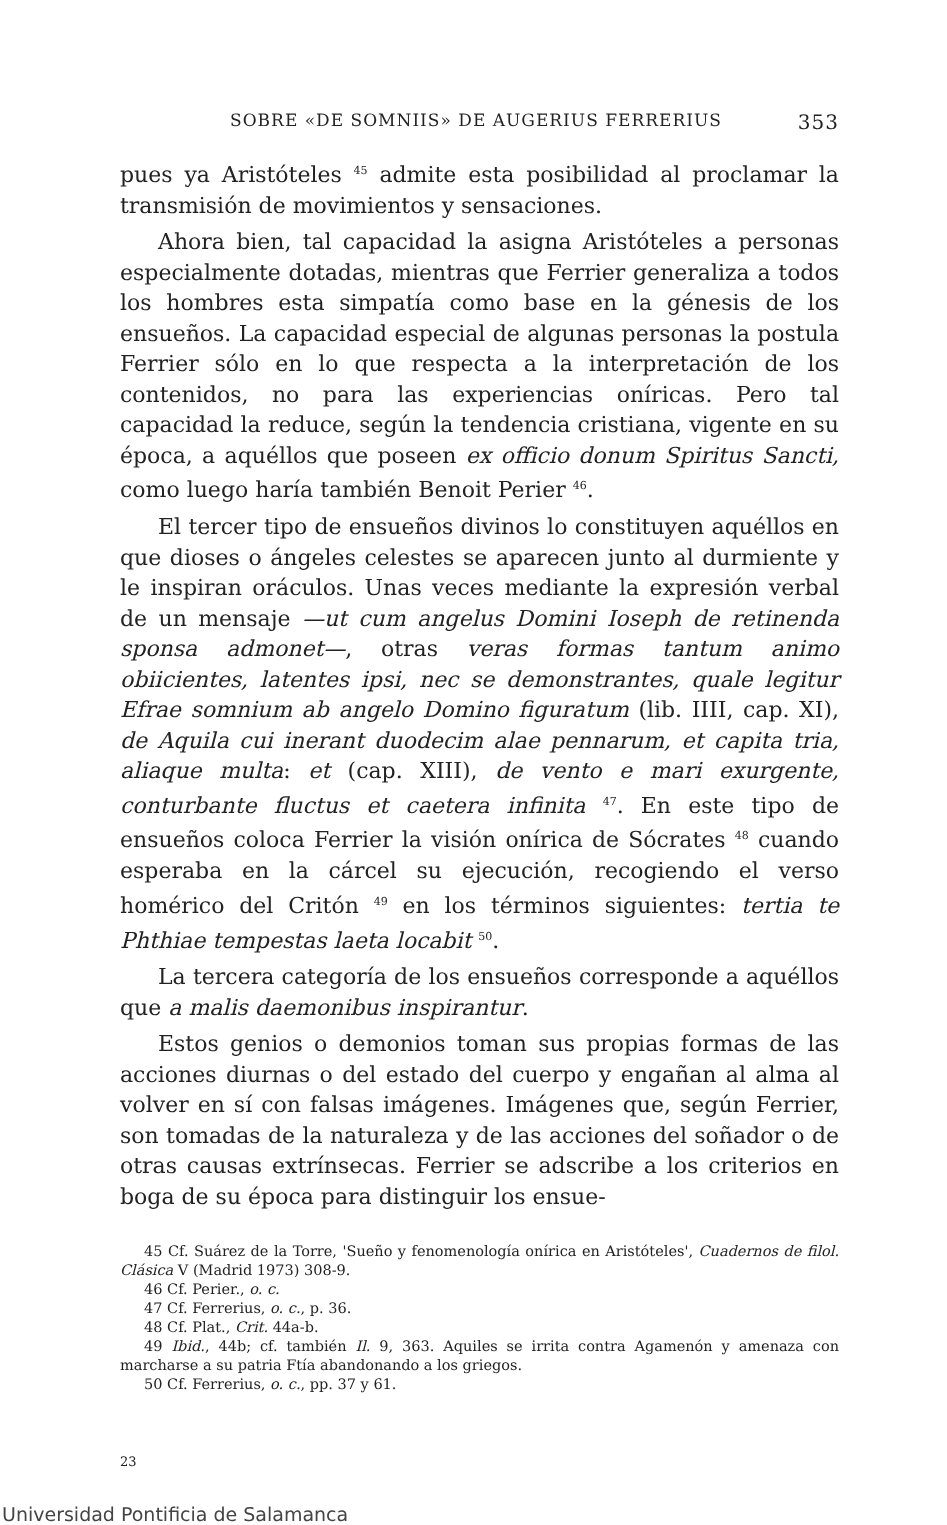SOBRE «DE SOMNIIS» DE AUGERIUS FERRERIUS 353
pues ya Aristóteles <sup>45</sup> admite esta posibilidad al proclamar la transmisión de movimientos y sensaciones.
Ahora bien, tal capacidad la asigna Aristóteles a personas especialmente dotadas, mientras que Ferrier generaliza a todos los hombres esta simpatía como base en la génesis de los ensueños. La capacidad especial de algunas personas la postula Ferrier sólo en lo que respecta a la interpretación de los contenidos, no para las experiencias oníricas. Pero tal capacidad la reduce, según la tendencia cristiana, vigente en su época, a aquéllos que poseen ex officio donum Spiritus Sancti, como luego haría también Benoit Perier <sup>46</sup>.
El tercer tipo de ensueños divinos lo constituyen aquéllos en que dioses o ángeles celestes se aparecen junto al durmiente y le inspiran oráculos. Unas veces mediante la expresión verbal de un mensaje —ut cum angelus Domini Ioseph de retinenda sponsa admonet—, otras veras formas tantum animo obiicientes, latentes ipsi, nec se demonstrantes, quale legitur Efrae somnium ab angelo Domino figuratum (lib. IIII, cap. XI), de Aquila cui inerant duodecim alae pennarum, et capita tria, aliaque multa: et (cap. XIII), de vento e mari exurgente, conturbante fluctus et caetera infinita <sup>47</sup>. En este tipo de ensueños coloca Ferrier la visión onírica de Sócrates <sup>48</sup> cuando esperaba en la cárcel su ejecución, recogiendo el verso homérico del Critón <sup>49</sup> en los términos siguientes: tertia te Phthiae tempestas laeta locabit <sup>50</sup>.
La tercera categoría de los ensueños corresponde a aquéllos que a malis daemonibus inspirantur.
Estos genios o demonios toman sus propias formas de las acciones diurnas o del estado del cuerpo y engañan al alma al volver en sí con falsas imágenes. Imágenes que, según Ferrier, son tomadas de la naturaleza y de las acciones del soñador o de otras causas extrínsecas. Ferrier se adscribe a los criterios en boga de su época para distinguir los ensue-
45 Cf. Suárez de la Torre, 'Sueño y fenomenología onírica en Aristóteles', Cuadernos de filol. Clásica V (Madrid 1973) 308-9.
46 Cf. Perier., o. c.
47 Cf. Ferrerius, o. c., p. 36.
48 Cf. Plat., Crit. 44a-b.
49 Ibid., 44b; cf. también Il. 9, 363. Aquiles se irrita contra Agamenón y amenaza con marcharse a su patria Ftía abandonando a los griegos.
50 Cf. Ferrerius, o. c., pp. 37 y 61.
23
Universidad Pontificia de Salamanca